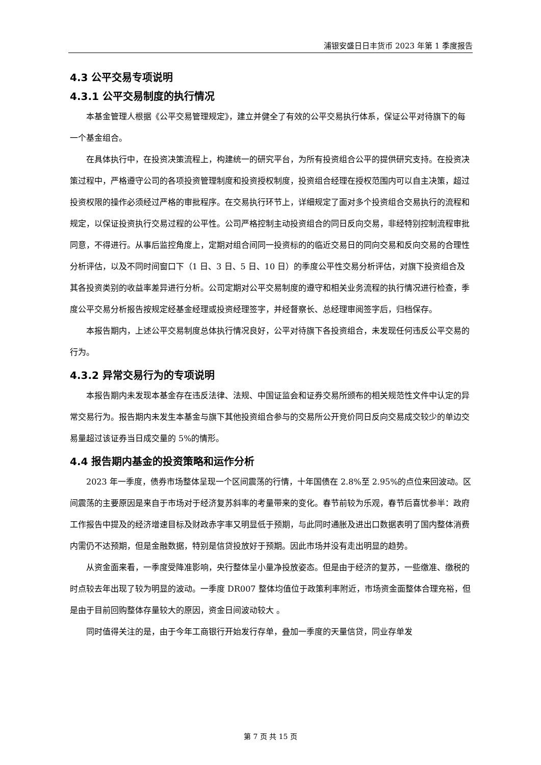浦银安盛日日丰货币 2023 年第 1 季度报告
4.3 公平交易专项说明
4.3.1 公平交易制度的执行情况
本基金管理人根据《公平交易管理规定》，建立并健全了有效的公平交易执行体系，保证公平对待旗下的每一个基金组合。
在具体执行中，在投资决策流程上，构建统一的研究平台，为所有投资组合公平的提供研究支持。在投资决策过程中，严格遵守公司的各项投资管理制度和投资授权制度，投资组合经理在授权范围内可以自主决策，超过投资权限的操作必须经过严格的审批程序。在交易执行环节上，详细规定了面对多个投资组合交易执行的流程和规定，以保证投资执行交易过程的公平性。公司严格控制主动投资组合的同日反向交易，非经特别控制流程审批同意，不得进行。从事后监控角度上，定期对组合间同一投资标的的临近交易日的同向交易和反向交易的合理性分析评估，以及不同时间窗口下（1 日、3 日、5 日、10 日）的季度公平性交易分析评估，对旗下投资组合及其各投资类别的收益率差异进行分析。公司定期对公平交易制度的遵守和相关业务流程的执行情况进行检查，季度公平交易分析报告按规定经基金经理或投资经理签字，并经督察长、总经理审阅签字后，归档保存。
本报告期内，上述公平交易制度总体执行情况良好，公平对待旗下各投资组合，未发现任何违反公平交易的行为。
4.3.2 异常交易行为的专项说明
本报告期内未发现本基金存在违反法律、法规、中国证监会和证券交易所颁布的相关规范性文件中认定的异常交易行为。报告期内未发生本基金与旗下其他投资组合参与的交易所公开竞价同日反向交易成交较少的单边交易量超过该证券当日成交量的 5%的情形。
4.4 报告期内基金的投资策略和运作分析
2023 年一季度，债券市场整体呈现一个区间震荡的行情，十年国债在 2.8%至 2.95%的点位来回波动。区间震荡的主要原因是来自于市场对于经济复苏斜率的考量带来的变化。春节前较为乐观，春节后喜忧参半：政府工作报告中提及的经济增速目标及财政赤字率又明显低于预期，与此同时通胀及进出口数据表明了国内整体消费内需仍不达预期，但是金融数据，特别是信贷投放好于预期。因此市场并没有走出明显的趋势。
从资金面来看，一季度受降准影响，央行整体呈小量净投放姿态。但是由于经济的复苏，一些缴准、缴税的时点较去年出现了较为明显的波动。一季度 DR007 整体均值位于政策利率附近，市场资金面整体合理充裕，但是由于目前回购整体存量较大的原因，资金日间波动较大 。
同时值得关注的是，由于今年工商银行开始发行存单，叠加一季度的天量信贷，同业存单发
第 7 页 共 15 页